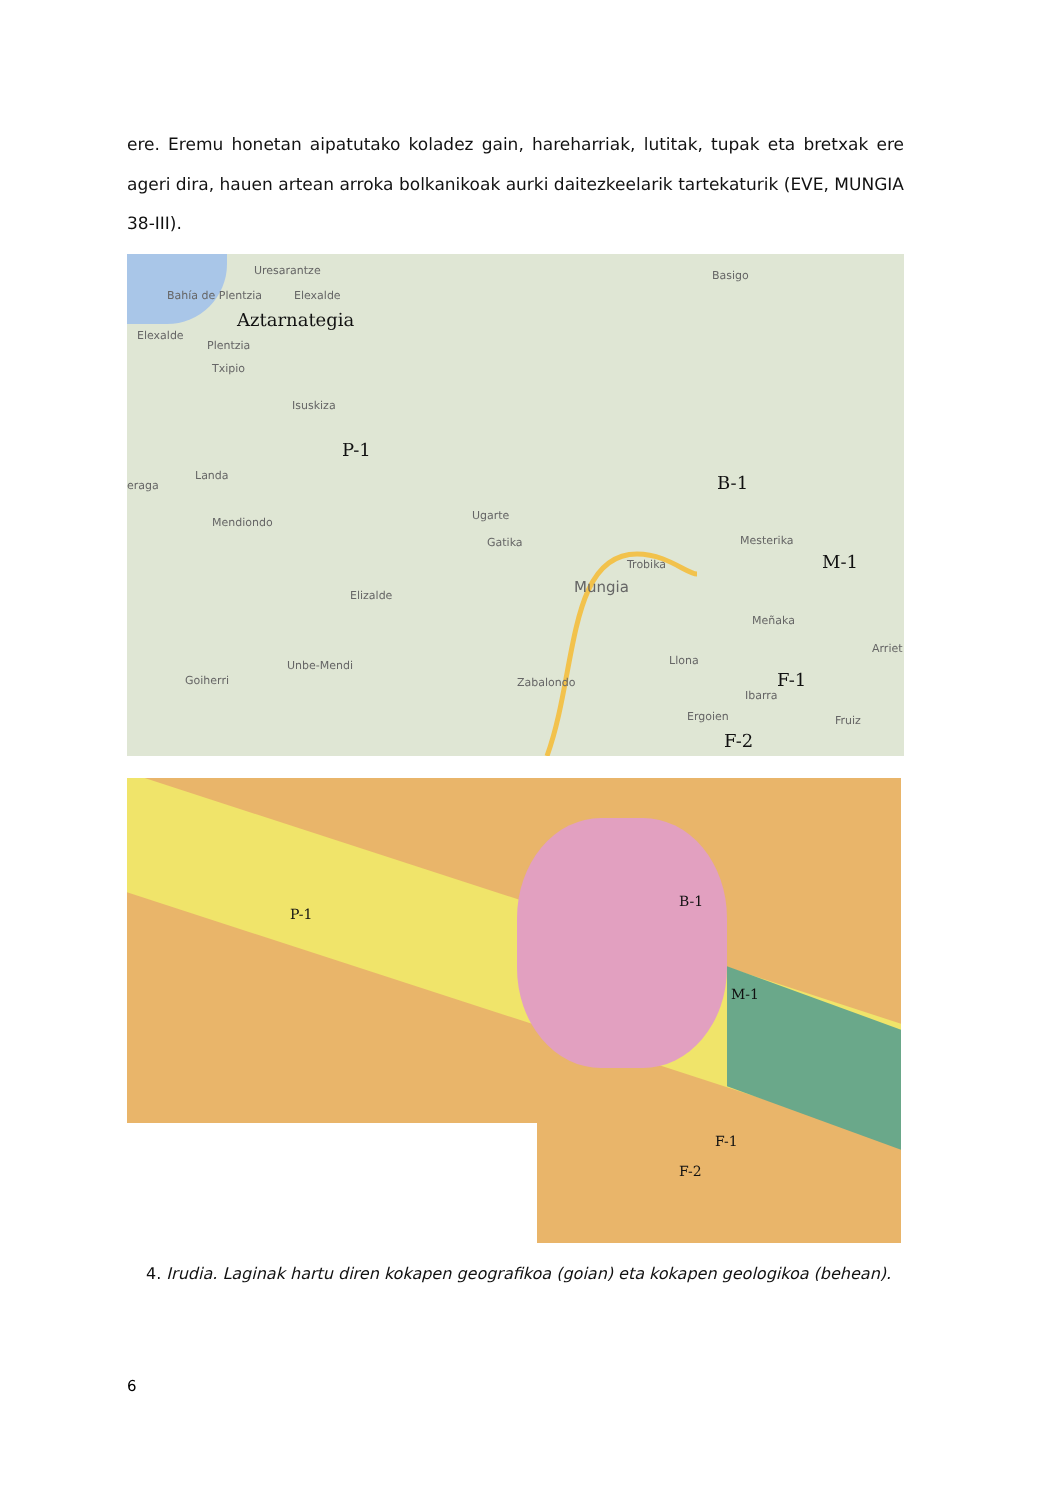ere. Eremu honetan aipatutako koladez gain, hareharriak, lutitak, tupak eta bretxak ere ageri dira, hauen artean arroka bolkanikoak aurki daitezkeelarik tartekaturik (EVE, MUNGIA 38-III).
Uresarantze
Bahía de Plentzia Elexalde
Aztarnategia
Elexalde
Plentzia
Txipio
Isuskiza
P-1
Basigo
eraga
Landa B-1
Mendiondo
Ugarte
Gatika Mesterika
Trobika M-1
Elizalde Mungia
Meñaka
Llona
Arriet
Unbe-Mendi
Goiherri Zabalondo F-1
Ibarra
Fruiz Ergoien
F-2
P-1
B-1
M-1
F-1
F-2
4. Irudia. Laginak hartu diren kokapen geografikoa (goian) eta kokapen geologikoa (behean).
6